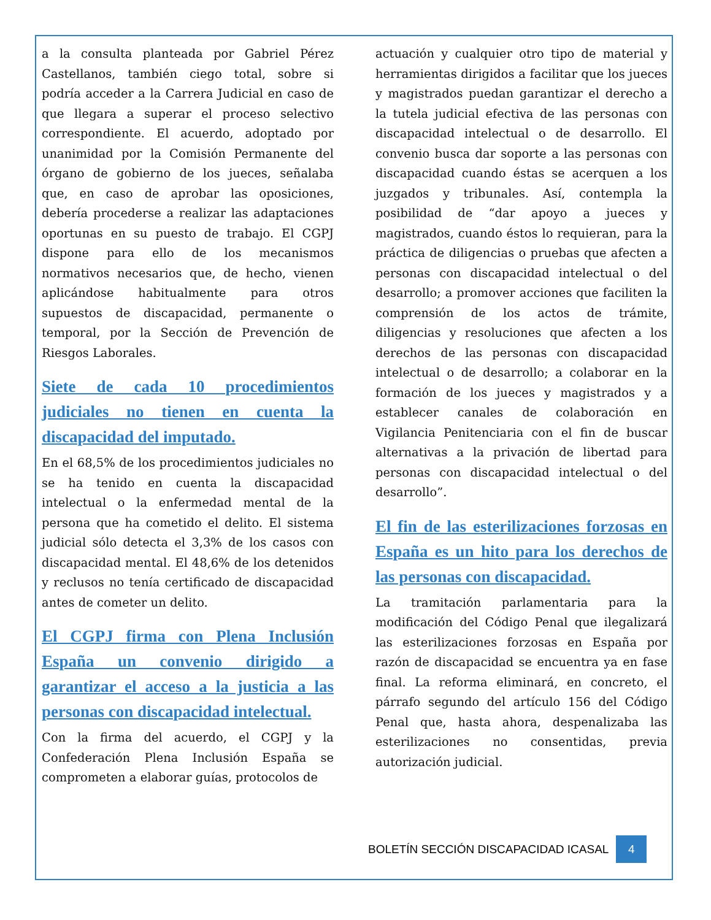a la consulta planteada por Gabriel Pérez Castellanos, también ciego total, sobre si podría acceder a la Carrera Judicial en caso de que llegara a superar el proceso selectivo correspondiente. El acuerdo, adoptado por unanimidad por la Comisión Permanente del órgano de gobierno de los jueces, señalaba que, en caso de aprobar las oposiciones, debería procederse a realizar las adaptaciones oportunas en su puesto de trabajo. El CGPJ dispone para ello de los mecanismos normativos necesarios que, de hecho, vienen aplicándose habitualmente para otros supuestos de discapacidad, permanente o temporal, por la Sección de Prevención de Riesgos Laborales.
Siete de cada 10 procedimientos judiciales no tienen en cuenta la discapacidad del imputado.
En el 68,5% de los procedimientos judiciales no se ha tenido en cuenta la discapacidad intelectual o la enfermedad mental de la persona que ha cometido el delito. El sistema judicial sólo detecta el 3,3% de los casos con discapacidad mental. El 48,6% de los detenidos y reclusos no tenía certificado de discapacidad antes de cometer un delito.
El CGPJ firma con Plena Inclusión España un convenio dirigido a garantizar el acceso a la justicia a las personas con discapacidad intelectual.
Con la firma del acuerdo, el CGPJ y la Confederación Plena Inclusión España se comprometen a elaborar guías, protocolos de
actuación y cualquier otro tipo de material y herramientas dirigidos a facilitar que los jueces y magistrados puedan garantizar el derecho a la tutela judicial efectiva de las personas con discapacidad intelectual o de desarrollo. El convenio busca dar soporte a las personas con discapacidad cuando éstas se acerquen a los juzgados y tribunales. Así, contempla la posibilidad de “dar apoyo a jueces y magistrados, cuando éstos lo requieran, para la práctica de diligencias o pruebas que afecten a personas con discapacidad intelectual o del desarrollo; a promover acciones que faciliten la comprensión de los actos de trámite, diligencias y resoluciones que afecten a los derechos de las personas con discapacidad intelectual o de desarrollo; a colaborar en la formación de los jueces y magistrados y a establecer canales de colaboración en Vigilancia Penitenciaria con el fin de buscar alternativas a la privación de libertad para personas con discapacidad intelectual o del desarrollo”.
El fin de las esterilizaciones forzosas en España es un hito para los derechos de las personas con discapacidad.
La tramitación parlamentaria para la modificación del Código Penal que ilegalizará las esterilizaciones forzosas en España por razón de discapacidad se encuentra ya en fase final. La reforma eliminará, en concreto, el párrafo segundo del artículo 156 del Código Penal que, hasta ahora, despenalizaba las esterilizaciones no consentidas, previa autorización judicial.
BOLETÍN SECCIÓN DISCAPACIDAD ICASAL 4